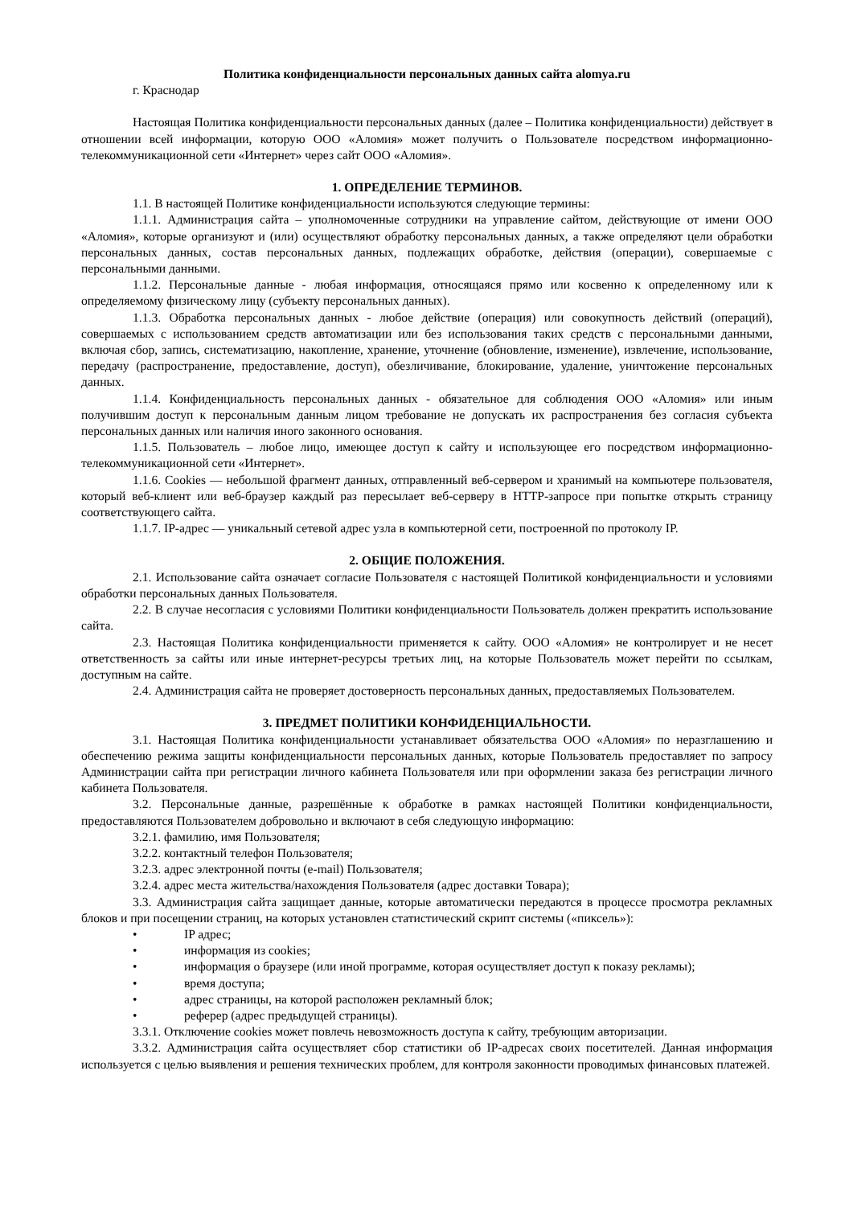Политика конфиденциальности персональных данных сайта alomya.ru
г. Краснодар
Настоящая Политика конфиденциальности персональных данных (далее – Политика конфиденциальности) действует в отношении всей информации, которую ООО «Аломия» может получить о Пользователе посредством информационно-телекоммуникационной сети «Интернет» через сайт ООО «Аломия».
1. ОПРЕДЕЛЕНИЕ ТЕРМИНОВ.
1.1. В настоящей Политике конфиденциальности используются следующие термины:
1.1.1. Администрация сайта – уполномоченные сотрудники на управление сайтом, действующие от имени ООО «Аломия», которые организуют и (или) осуществляют обработку персональных данных, а также определяют цели обработки персональных данных, состав персональных данных, подлежащих обработке, действия (операции), совершаемые с персональными данными.
1.1.2. Персональные данные - любая информация, относящаяся прямо или косвенно к определенному или к определяемому физическому лицу (субъекту персональных данных).
1.1.3. Обработка персональных данных - любое действие (операция) или совокупность действий (операций), совершаемых с использованием средств автоматизации или без использования таких средств с персональными данными, включая сбор, запись, систематизацию, накопление, хранение, уточнение (обновление, изменение), извлечение, использование, передачу (распространение, предоставление, доступ), обезличивание, блокирование, удаление, уничтожение персональных данных.
1.1.4. Конфиденциальность персональных данных - обязательное для соблюдения ООО «Аломия» или иным получившим доступ к персональным данным лицом требование не допускать их распространения без согласия субъекта персональных данных или наличия иного законного основания.
1.1.5. Пользователь – любое лицо, имеющее доступ к сайту и использующее его посредством информационно-телекоммуникационной сети «Интернет».
1.1.6. Cookies — небольшой фрагмент данных, отправленный веб-сервером и хранимый на компьютере пользователя, который веб-клиент или веб-браузер каждый раз пересылает веб-серверу в HTTP-запросе при попытке открыть страницу соответствующего сайта.
1.1.7. IP-адрес — уникальный сетевой адрес узла в компьютерной сети, построенной по протоколу IP.
2. ОБЩИЕ ПОЛОЖЕНИЯ.
2.1. Использование сайта означает согласие Пользователя с настоящей Политикой конфиденциальности и условиями обработки персональных данных Пользователя.
2.2. В случае несогласия с условиями Политики конфиденциальности Пользователь должен прекратить использование сайта.
2.3. Настоящая Политика конфиденциальности применяется к сайту. ООО «Аломия» не контролирует и не несет ответственность за сайты или иные интернет-ресурсы третьих лиц, на которые Пользователь может перейти по ссылкам, доступным на сайте.
2.4. Администрация сайта не проверяет достоверность персональных данных, предоставляемых Пользователем.
3. ПРЕДМЕТ ПОЛИТИКИ КОНФИДЕНЦИАЛЬНОСТИ.
3.1. Настоящая Политика конфиденциальности устанавливает обязательства ООО «Аломия» по неразглашению и обеспечению режима защиты конфиденциальности персональных данных, которые Пользователь предоставляет по запросу Администрации сайта при регистрации личного кабинета Пользователя или при оформлении заказа без регистрации личного кабинета Пользователя.
3.2. Персональные данные, разрешённые к обработке в рамках настоящей Политики конфиденциальности, предоставляются Пользователем добровольно и включают в себя следующую информацию:
3.2.1. фамилию, имя Пользователя;
3.2.2. контактный телефон Пользователя;
3.2.3. адрес электронной почты (e-mail) Пользователя;
3.2.4. адрес места жительства/нахождения Пользователя (адрес доставки Товара);
3.3. Администрация сайта защищает данные, которые автоматически передаются в процессе просмотра рекламных блоков и при посещении страниц, на которых установлен статистический скрипт системы («пиксель»):
• IP адрес;
• информация из cookies;
• информация о браузере (или иной программе, которая осуществляет доступ к показу рекламы);
• время доступа;
• адрес страницы, на которой расположен рекламный блок;
• реферер (адрес предыдущей страницы).
3.3.1. Отключение cookies может повлечь невозможность доступа к сайту, требующим авторизации.
3.3.2. Администрация сайта осуществляет сбор статистики об IP-адресах своих посетителей. Данная информация используется с целью выявления и решения технических проблем, для контроля законности проводимых финансовых платежей.